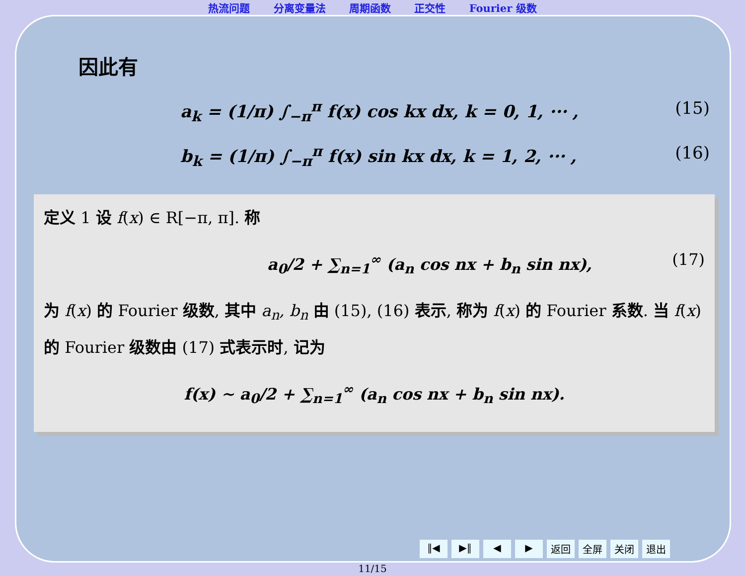热流问题 分离变量法 周期函数 正交性 Fourier 级数
因此有
a<sub>k</sub> = (1/π) ∫<sub>−π</sub><sup>π</sup> f(x) cos kx dx, k = 0, 1, ··· , (15)
b<sub>k</sub> = (1/π) ∫<sub>−π</sub><sup>π</sup> f(x) sin kx dx, k = 1, 2, ··· , (16)
定义 1 设 f(x) ∈ R[−π, π]. 称
a<sub>0</sub>/2 + ∑<sub>n=1</sub><sup>∞</sup> (a<sub>n</sub> cos nx + b<sub>n</sub> sin nx), (17)
为 f(x) 的 Fourier 级数, 其中 a<sub>n</sub>, b<sub>n</sub> 由 (15), (16) 表示, 称为 f(x) 的 Fourier 系数. 当 f(x) 的 Fourier 级数由 (17) 式表示时, 记为
f(x) ∼ a<sub>0</sub>/2 + ∑<sub>n=1</sub><sup>∞</sup> (a<sub>n</sub> cos nx + b<sub>n</sub> sin nx).
‖◀ ▶‖ ◀ ▶ 返回 全屏 关闭 退出
11/15